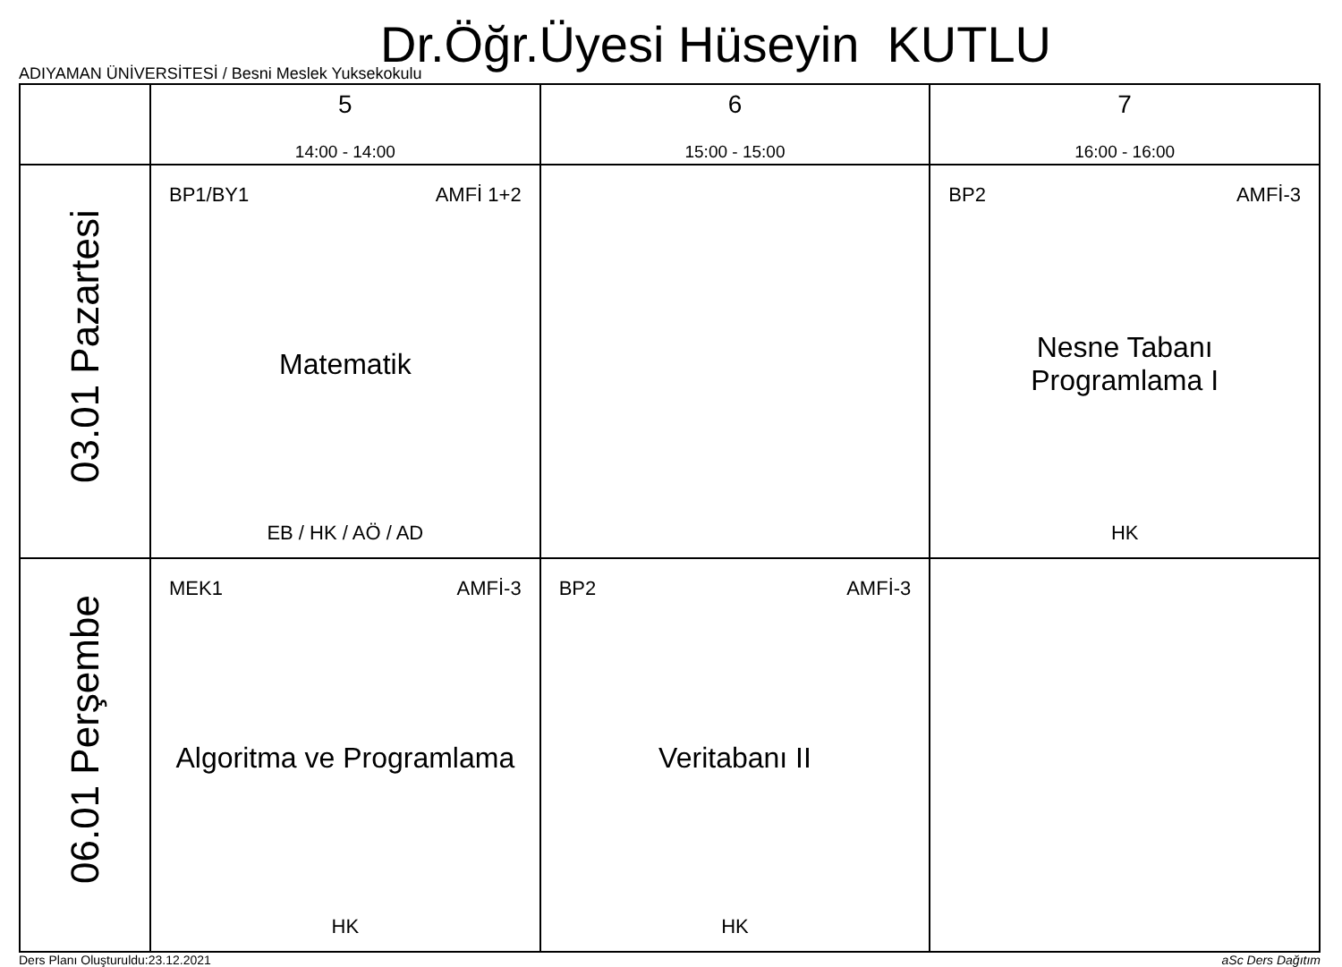Dr.Öğr.Üyesi Hüseyin KUTLU
ADIYAMAN ÜNİVERSİTESİ / Besni Meslek Yuksekokulu
| | 5 14:00 - 14:00 | 6 15:00 - 15:00 | 7 16:00 - 16:00 |
| --- | --- | --- | --- |
| 03.01 Pazartesi | BP1/BY1 AMFİ 1+2 Matematik EB / HK / AÖ / AD | | BP2 AMFİ-3 Nesne Tabanı Programlama I HK |
| 06.01 Perşembe | MEK1 AMFİ-3 Algoritma ve Programlama HK | BP2 AMFİ-3 Veritabanı II HK | |
Ders Planı Oluşturuldu:23.12.2021 aSc Ders Dağıtım